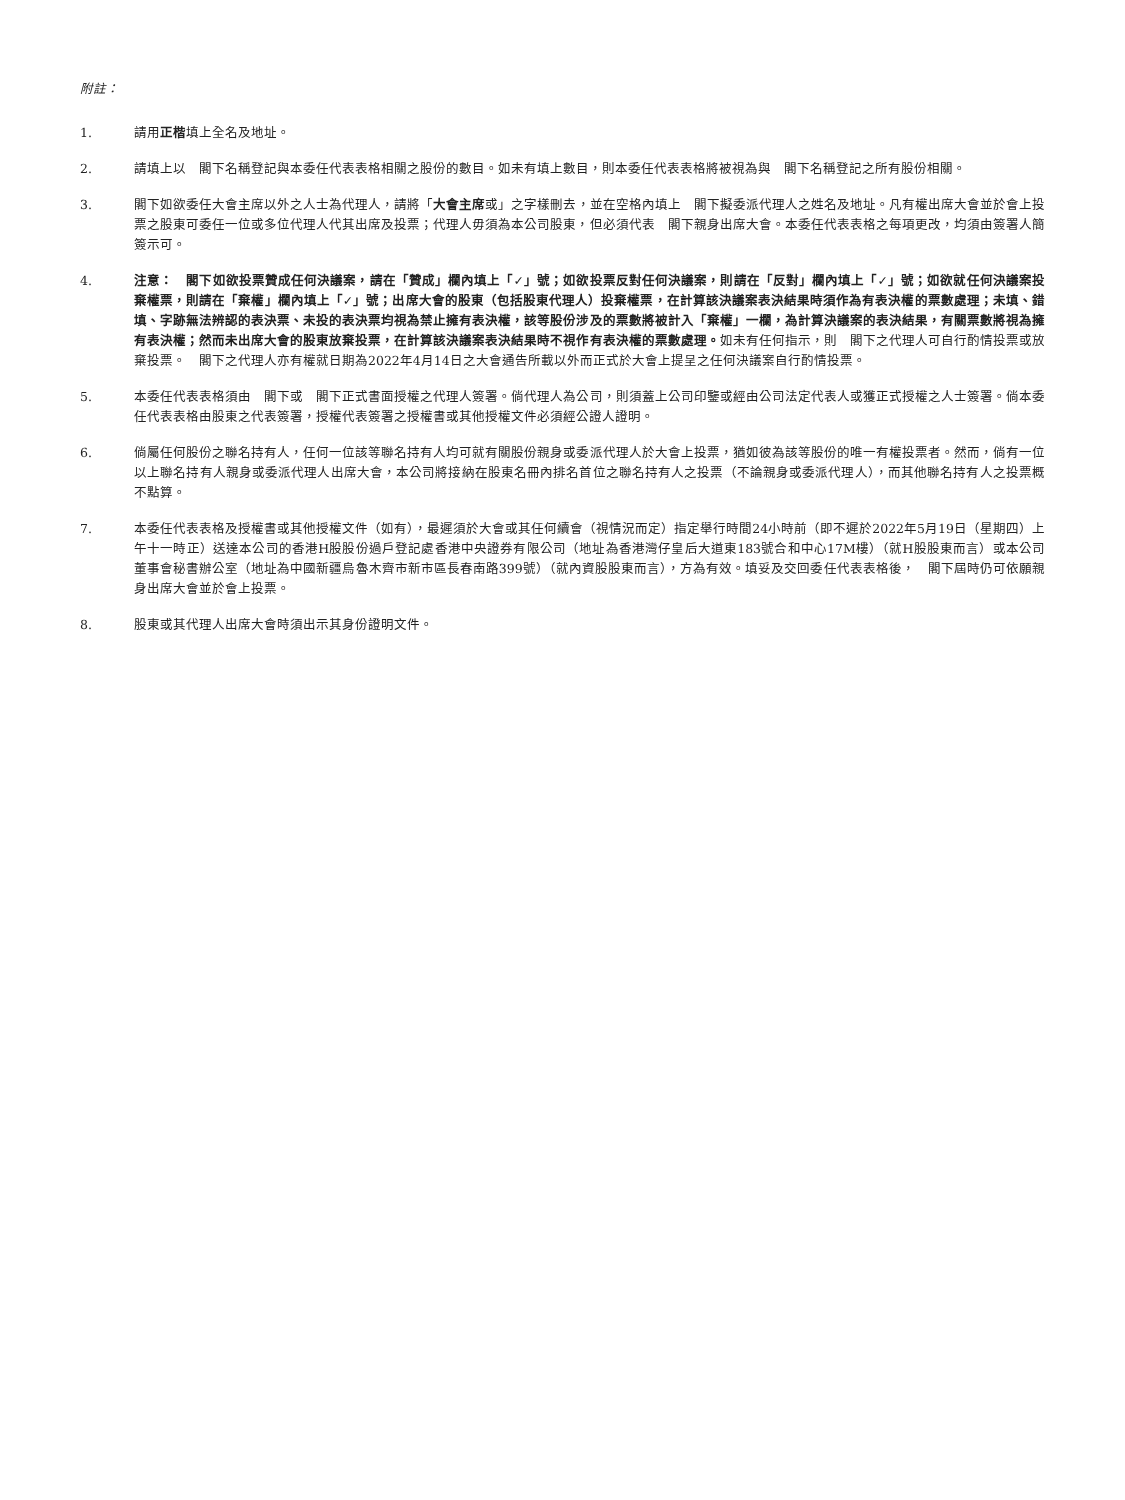附註：
1. 請用正楷填上全名及地址。
2. 請填上以　閣下名稱登記與本委任代表表格相關之股份的數目。如未有填上數目，則本委任代表表格將被視為與　閣下名稱登記之所有股份相關。
3. 閣下如欲委任大會主席以外之人士為代理人，請將「大會主席或」之字樣刪去，並在空格內填上　閣下擬委派代理人之姓名及地址。凡有權出席大會並於會上投票之股東可委任一位或多位代理人代其出席及投票；代理人毋須為本公司股東，但必須代表　閣下親身出席大會。本委任代表表格之每項更改，均須由簽署人簡簽示可。
4. 注意：　閣下如欲投票贊成任何決議案，請在「贊成」欄內填上「✓」號；如欲投票反對任何決議案，則請在「反對」欄內填上「✓」號；如欲就任何決議案投棄權票，則請在「棄權」欄內填上「✓」號；出席大會的股東（包括股東代理人）投棄權票，在計算該決議案表決結果時須作為有表決權的票數處理；未填、錯填、字跡無法辨認的表決票、未投的表決票均視為禁止擁有表決權，該等股份涉及的票數將被計入「棄權」一欄，為計算決議案的表決結果，有關票數將視為擁有表決權；然而未出席大會的股東放棄投票，在計算該決議案表決結果時不視作有表決權的票數處理。如未有任何指示，則　閣下之代理人可自行酌情投票或放棄投票。　閣下之代理人亦有權就日期為2022年4月14日之大會通告所載以外而正式於大會上提呈之任何決議案自行酌情投票。
5. 本委任代表表格須由　閣下或　閣下正式書面授權之代理人簽署。倘代理人為公司，則須蓋上公司印鑒或經由公司法定代表人或獲正式授權之人士簽署。倘本委任代表表格由股東之代表簽署，授權代表簽署之授權書或其他授權文件必須經公證人證明。
6. 倘屬任何股份之聯名持有人，任何一位該等聯名持有人均可就有關股份親身或委派代理人於大會上投票，猶如彼為該等股份的唯一有權投票者。然而，倘有一位以上聯名持有人親身或委派代理人出席大會，本公司將接納在股東名冊內排名首位之聯名持有人之投票（不論親身或委派代理人），而其他聯名持有人之投票概不點算。
7. 本委任代表表格及授權書或其他授權文件（如有），最遲須於大會或其任何續會（視情況而定）指定舉行時間24小時前（即不遲於2022年5月19日（星期四）上午十一時正）送達本公司的香港H股股份過戶登記處香港中央證券有限公司（地址為香港灣仔皇后大道東183號合和中心17M樓）（就H股股東而言）或本公司董事會秘書辦公室（地址為中國新疆烏魯木齊市新市區長春南路399號）（就內資股股東而言），方為有效。填妥及交回委任代表表格後，　閣下屆時仍可依願親身出席大會並於會上投票。
8. 股東或其代理人出席大會時須出示其身份證明文件。